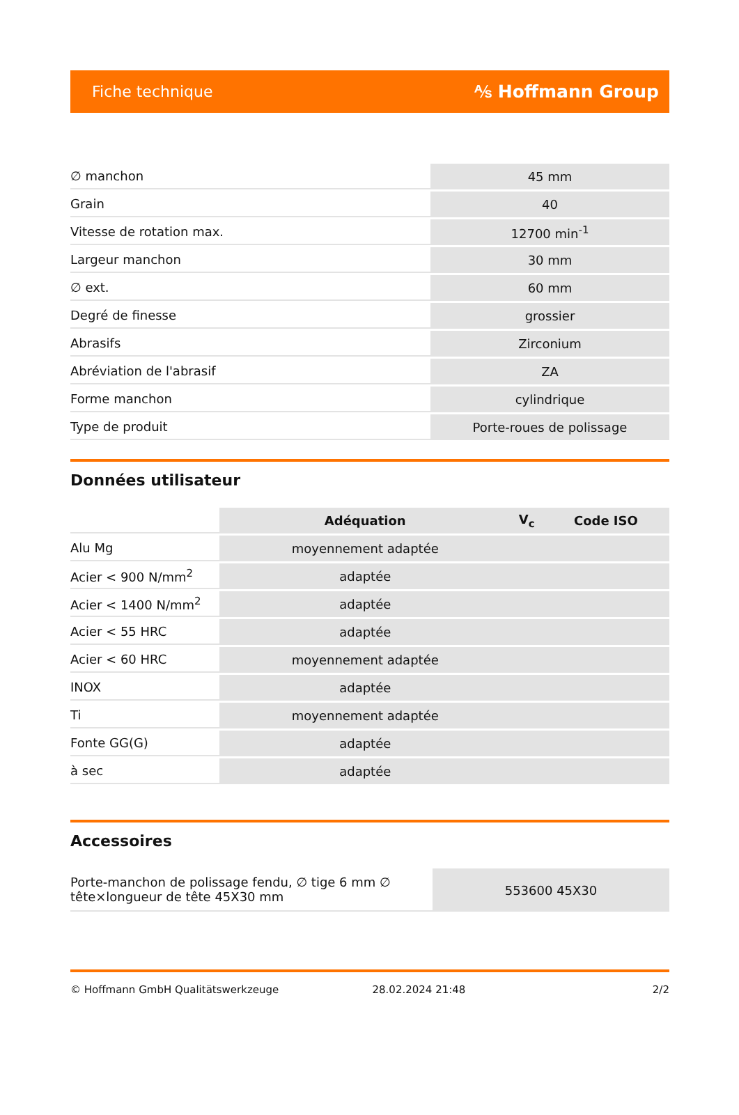Fiche technique ⅍ Hoffmann Group
| ∅ manchon | 45 mm |
| Grain | 40 |
| Vitesse de rotation max. | 12700 min<sup>-1</sup> |
| Largeur manchon | 30 mm |
| ∅ ext. | 60 mm |
| Degré de finesse | grossier |
| Abrasifs | Zirconium |
| Abréviation de l'abrasif | ZA |
| Forme manchon | cylindrique |
| Type de produit | Porte-roues de polissage |
Données utilisateur
| | Adéquation | V<sub>c</sub> | Code ISO |
| --- | --- | --- | --- |
| Alu Mg | moyennement adaptée | | |
| Acier < 900 N/mm<sup>2</sup> | adaptée | | |
| Acier < 1400 N/mm<sup>2</sup> | adaptée | | |
| Acier < 55 HRC | adaptée | | |
| Acier < 60 HRC | moyennement adaptée | | |
| INOX | adaptée | | |
| Ti | moyennement adaptée | | |
| Fonte GG(G) | adaptée | | |
| à sec | adaptée | | |
Accessoires
| Porte-manchon de polissage fendu, ∅ tige 6 mm ∅ tête×longueur de tête 45X30 mm | 553600 45X30 |
© Hoffmann GmbH Qualitätswerkzeuge 28.02.2024 21:48 2/2